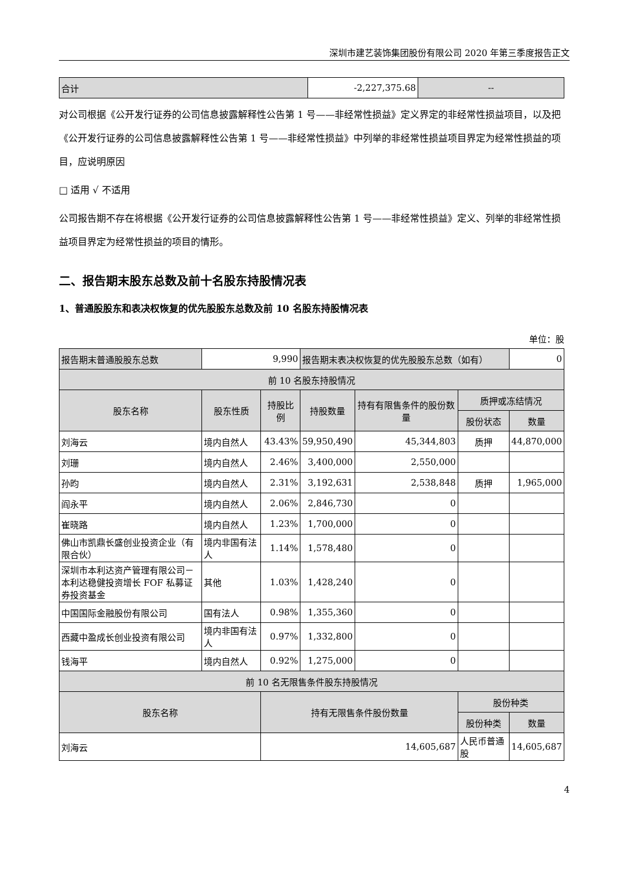深圳市建艺装饰集团股份有限公司 2020 年第三季度报告正文
| 合计 | -2,227,375.68 | -- |
对公司根据《公开发行证券的公司信息披露解释性公告第 1 号——非经常性损益》定义界定的非经常性损益项目，以及把《公开发行证券的公司信息披露解释性公告第 1 号——非经常性损益》中列举的非经常性损益项目界定为经常性损益的项目，应说明原因
□ 适用 √ 不适用
公司报告期不存在将根据《公开发行证券的公司信息披露解释性公告第 1 号——非经常性损益》定义、列举的非经常性损益项目界定为经常性损益的项目的情形。
二、报告期末股东总数及前十名股东持股情况表
1、普通股股东和表决权恢复的优先股股东总数及前 10 名股东持股情况表
单位：股
| 报告期末普通股股东总数 | 9,990 | | 报告期末表决权恢复的优先股股东总数（如有） | | | 0 |
| 前 10 名股东持股情况 | | | | | | |
| 股东名称 | 股东性质 | 持股比例 | 持股数量 | 持有有限售条件的股份数量 | 质押或冻结情况 | |
| | | | | | 股份状态 | 数量 |
| 刘海云 | 境内自然人 | 43.43% | 59,950,490 | 45,344,803 | 质押 | 44,870,000 |
| 刘珊 | 境内自然人 | 2.46% | 3,400,000 | 2,550,000 | | |
| 孙昀 | 境内自然人 | 2.31% | 3,192,631 | 2,538,848 | 质押 | 1,965,000 |
| 阎永平 | 境内自然人 | 2.06% | 2,846,730 | 0 | | |
| 崔晓路 | 境内自然人 | 1.23% | 1,700,000 | 0 | | |
| 佛山市凯鼎长盛创业投资企业（有限合伙） | 境内非国有法人 | 1.14% | 1,578,480 | 0 | | |
| 深圳市本利达资产管理有限公司－本利达稳健投资增长 FOF 私募证券投资基金 | 其他 | 1.03% | 1,428,240 | 0 | | |
| 中国国际金融股份有限公司 | 国有法人 | 0.98% | 1,355,360 | 0 | | |
| 西藏中盈成长创业投资有限公司 | 境内非国有法人 | 0.97% | 1,332,800 | 0 | | |
| 钱海平 | 境内自然人 | 0.92% | 1,275,000 | 0 | | |
| 前 10 名无限售条件股东持股情况 | | | | | | |
| 股东名称 | | 持有无限售条件股份数量 | | | 股份种类 | |
| | | | | | 股份种类 | 数量 |
| 刘海云 | | 14,605,687 | | | 人民币普通股 | 14,605,687 |
4